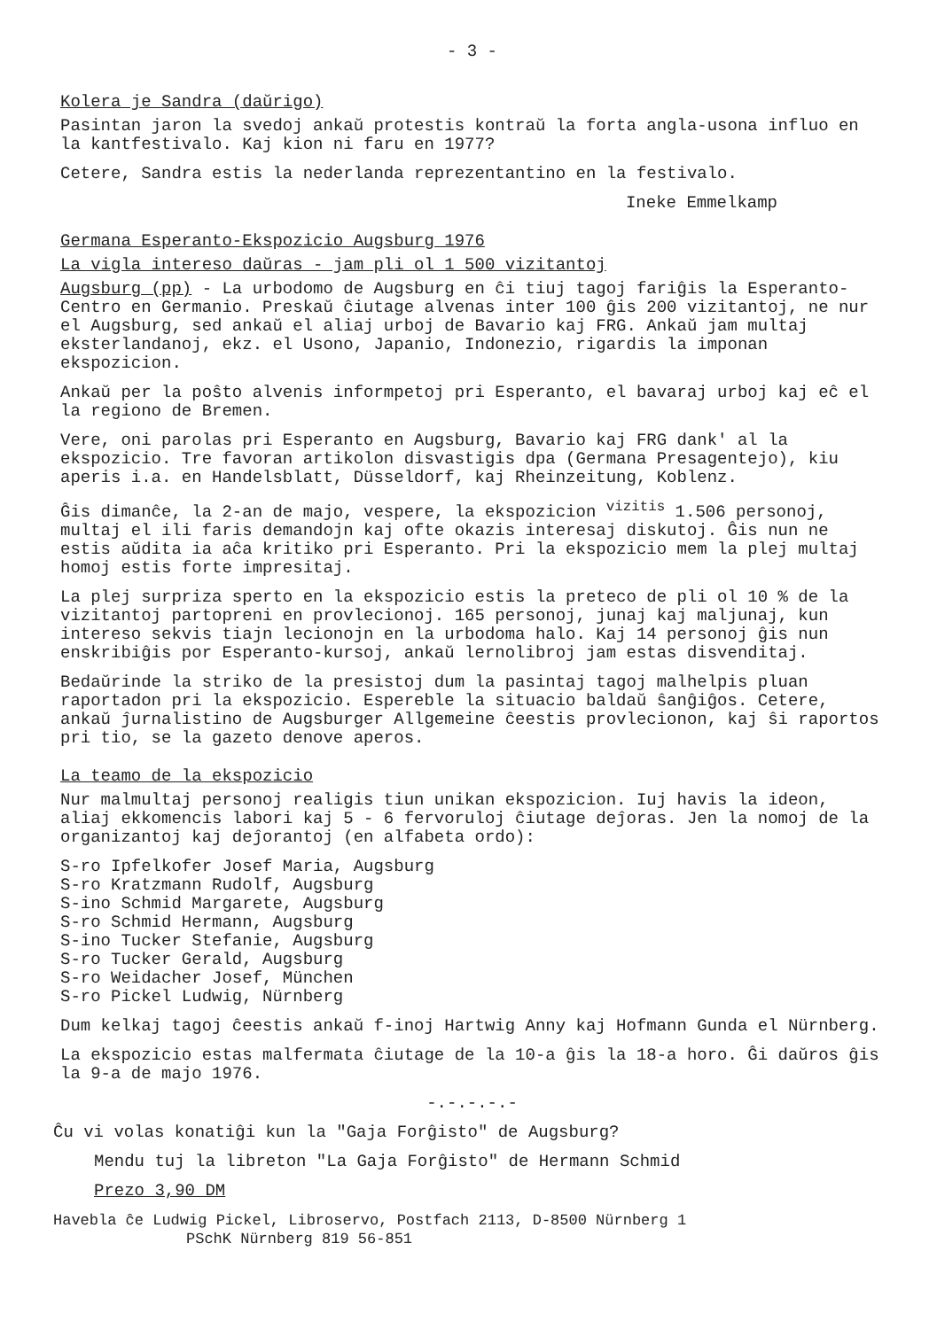- 3 -
Kolera je Sandra (daŭrigo)
Pasintan jaron la svedoj ankaŭ protestis kontraŭ la forta angla-usona influo en la kantfestivalo. Kaj kion ni faru en 1977?
Cetere, Sandra estis la nederlanda reprezentantino en la festivalo.
Ineke Emmelkamp
Germana Esperanto-Ekspozicio Augsburg 1976
La vigla intereso daŭras - jam pli ol 1 500 vizitantoj
Augsburg (pp) - La urbodomo de Augsburg en ĉi tiuj tagoj fariĝis la Esperanto-Centro en Germanio. Preskaŭ ĉiutage alvenas inter 100 ĝis 200 vizitantoj, ne nur el Augsburg, sed ankaŭ el aliaj urboj de Bavario kaj FRG. Ankaŭ jam multaj eksterlandanoj, ekz. el Usono, Japanio, Indonezio, rigardis la imponan ekspozicion.
Ankaŭ per la poŝto alvenis informpetoj pri Esperanto, el bavaraj urboj kaj eĉ el la regiono de Bremen.
Vere, oni parolas pri Esperanto en Augsburg, Bavario kaj FRG dank' al la ekspozicio. Tre favoran artikolon disvastigis dpa (Germana Presagentejo), kiu aperis i.a. en Handelsblatt, Düsseldorf, kaj Rheinzeitung, Koblenz.
Ĝis dimanĉe, la 2-an de majo, vespere, la ekspozicion <sup>vizitis</sup> 1.506 personoj, multaj el ili faris demandojn kaj ofte okazis interesaj diskutoj. Ĝis nun ne estis aŭdita ia aĉa kritiko pri Esperanto. Pri la ekspozicio mem la plej multaj homoj estis forte impresitaj.
La plej surpriza sperto en la ekspozicio estis la preteco de pli ol 10 % de la vizitantoj partopreni en provlecionoj. 165 personoj, junaj kaj maljunaj, kun intereso sekvis tiajn lecionojn en la urbodoma halo. Kaj 14 personoj ĝis nun enskribiĝis por Esperanto-kursoj, ankaŭ lernolibroj jam estas disvenditaj.
Bedaŭrinde la striko de la presistoj dum la pasintaj tagoj malhelpis pluan raportadon pri la ekspozicio. Espereble la situacio baldaŭ ŝanĝiĝos. Cetere, ankaŭ ĵurnalistino de Augsburger Allgemeine ĉeestis provlecionon, kaj ŝi raportos pri tio, se la gazeto denove aperos.
La teamo de la ekspozicio
Nur malmultaj personoj realigis tiun unikan ekspozicion. Iuj havis la ideon, aliaj ekkomencis labori kaj 5 - 6 fervoruloj ĉiutage deĵoras. Jen la nomoj de la organizantoj kaj deĵorantoj (en alfabeta ordo):
S-ro Ipfelkofer Josef Maria, Augsburg
S-ro Kratzmann Rudolf, Augsburg
S-ino Schmid Margarete, Augsburg
S-ro Schmid Hermann, Augsburg
S-ino Tucker Stefanie, Augsburg
S-ro Tucker Gerald, Augsburg
S-ro Weidacher Josef, München
S-ro Pickel Ludwig, Nürnberg
Dum kelkaj tagoj ĉeestis ankaŭ f-inoj Hartwig Anny kaj Hofmann Gunda el Nürnberg.
La ekspozicio estas malfermata ĉiutage de la 10-a ĝis la 18-a horo. Ĝi daŭros ĝis la 9-a de majo 1976.
-.-.-.-.-
Ĉu vi volas konatiĝi kun la "Gaja Forĝisto" de Augsburg?
Mendu tuj la libreton "La Gaja Forĝisto" de Hermann Schmid
Prezo 3,90 DM
Havebla ĉe Ludwig Pickel, Libroservo, Postfach 2113, D-8500 Nürnberg 1
PSchK Nürnberg 819 56-851